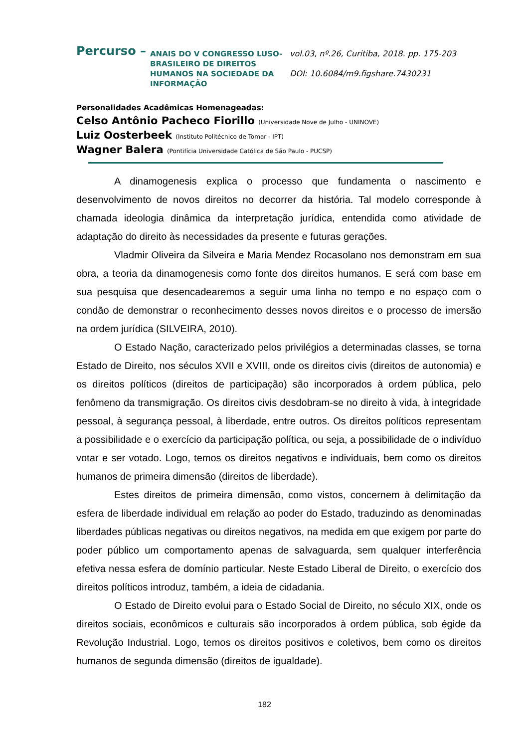Percurso –
ANAIS DO V CONGRESSO LUSO-BRASILEIRO DE DIREITOS HUMANOS NA SOCIEDADE DA INFORMAÇÃO
vol.03, nº.26, Curitiba, 2018. pp. 175-203
DOI: 10.6084/m9.figshare.7430231
Personalidades Acadêmicas Homenageadas:
Celso Antônio Pacheco Fiorillo (Universidade Nove de Julho - UNINOVE)
Luiz Oosterbeek (Instituto Politécnico de Tomar - IPT)
Wagner Balera (Pontifícia Universidade Católica de São Paulo - PUCSP)
A dinamogenesis explica o processo que fundamenta o nascimento e desenvolvimento de novos direitos no decorrer da história. Tal modelo corresponde à chamada ideologia dinâmica da interpretação jurídica, entendida como atividade de adaptação do direito às necessidades da presente e futuras gerações.
Vladmir Oliveira da Silveira e Maria Mendez Rocasolano nos demonstram em sua obra, a teoria da dinamogenesis como fonte dos direitos humanos. E será com base em sua pesquisa que desencadearemos a seguir uma linha no tempo e no espaço com o condão de demonstrar o reconhecimento desses novos direitos e o processo de imersão na ordem jurídica (SILVEIRA, 2010).
O Estado Nação, caracterizado pelos privilégios a determinadas classes, se torna Estado de Direito, nos séculos XVII e XVIII, onde os direitos civis (direitos de autonomia) e os direitos políticos (direitos de participação) são incorporados à ordem pública, pelo fenômeno da transmigração. Os direitos civis desdobram-se no direito à vida, à integridade pessoal, à segurança pessoal, à liberdade, entre outros. Os direitos políticos representam a possibilidade e o exercício da participação política, ou seja, a possibilidade de o indivíduo votar e ser votado. Logo, temos os direitos negativos e individuais, bem como os direitos humanos de primeira dimensão (direitos de liberdade).
Estes direitos de primeira dimensão, como vistos, concernem à delimitação da esfera de liberdade individual em relação ao poder do Estado, traduzindo as denominadas liberdades públicas negativas ou direitos negativos, na medida em que exigem por parte do poder público um comportamento apenas de salvaguarda, sem qualquer interferência efetiva nessa esfera de domínio particular. Neste Estado Liberal de Direito, o exercício dos direitos políticos introduz, também, a ideia de cidadania.
O Estado de Direito evolui para o Estado Social de Direito, no século XIX, onde os direitos sociais, econômicos e culturais são incorporados à ordem pública, sob égide da Revolução Industrial. Logo, temos os direitos positivos e coletivos, bem como os direitos humanos de segunda dimensão (direitos de igualdade).
182